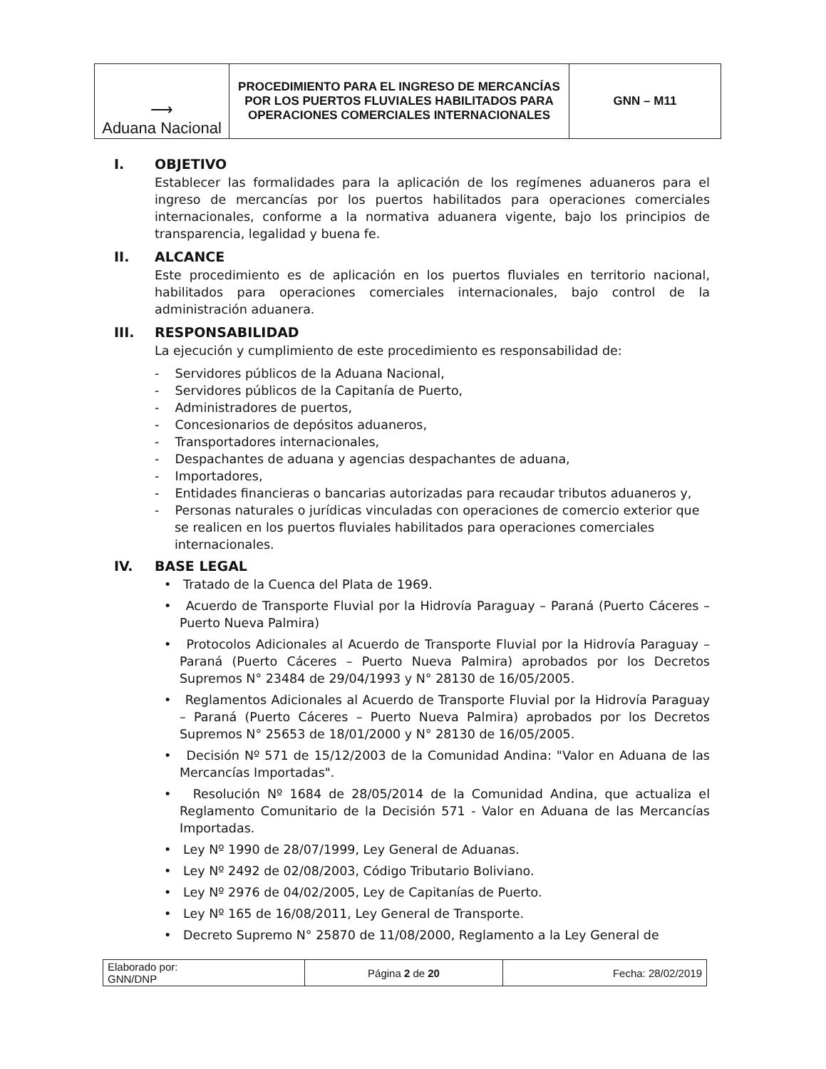| ⟶ Aduana Nacional | PROCEDIMIENTO PARA EL INGRESO DE MERCANCÍAS POR LOS PUERTOS FLUVIALES HABILITADOS PARA OPERACIONES COMERCIALES INTERNACIONALES | GNN – M11 |
I. OBJETIVO
Establecer las formalidades para la aplicación de los regímenes aduaneros para el ingreso de mercancías por los puertos habilitados para operaciones comerciales internacionales, conforme a la normativa aduanera vigente, bajo los principios de transparencia, legalidad y buena fe.
II. ALCANCE
Este procedimiento es de aplicación en los puertos fluviales en territorio nacional, habilitados para operaciones comerciales internacionales, bajo control de la administración aduanera.
III. RESPONSABILIDAD
La ejecución y cumplimiento de este procedimiento es responsabilidad de:
- Servidores públicos de la Aduana Nacional,
- Servidores públicos de la Capitanía de Puerto,
- Administradores de puertos,
- Concesionarios de depósitos aduaneros,
- Transportadores internacionales,
- Despachantes de aduana y agencias despachantes de aduana,
- Importadores,
- Entidades financieras o bancarias autorizadas para recaudar tributos aduaneros y,
- Personas naturales o jurídicas vinculadas con operaciones de comercio exterior que se realicen en los puertos fluviales habilitados para operaciones comerciales internacionales.
IV. BASE LEGAL
• Tratado de la Cuenca del Plata de 1969.
• Acuerdo de Transporte Fluvial por la Hidrovía Paraguay – Paraná (Puerto Cáceres – Puerto Nueva Palmira)
• Protocolos Adicionales al Acuerdo de Transporte Fluvial por la Hidrovía Paraguay – Paraná (Puerto Cáceres – Puerto Nueva Palmira) aprobados por los Decretos Supremos N° 23484 de 29/04/1993 y N° 28130 de 16/05/2005.
• Reglamentos Adicionales al Acuerdo de Transporte Fluvial por la Hidrovía Paraguay – Paraná (Puerto Cáceres – Puerto Nueva Palmira) aprobados por los Decretos Supremos N° 25653 de 18/01/2000 y N° 28130 de 16/05/2005.
• Decisión Nº 571 de 15/12/2003 de la Comunidad Andina: "Valor en Aduana de las Mercancías Importadas".
• Resolución Nº 1684 de 28/05/2014 de la Comunidad Andina, que actualiza el Reglamento Comunitario de la Decisión 571 - Valor en Aduana de las Mercancías Importadas.
• Ley Nº 1990 de 28/07/1999, Ley General de Aduanas.
• Ley Nº 2492 de 02/08/2003, Código Tributario Boliviano.
• Ley Nº 2976 de 04/02/2005, Ley de Capitanías de Puerto.
• Ley Nº 165 de 16/08/2011, Ley General de Transporte.
• Decreto Supremo N° 25870 de 11/08/2000, Reglamento a la Ley General de
| Elaborado por: GNN/DNP | Página 2 de 20 | Fecha: 28/02/2019 |